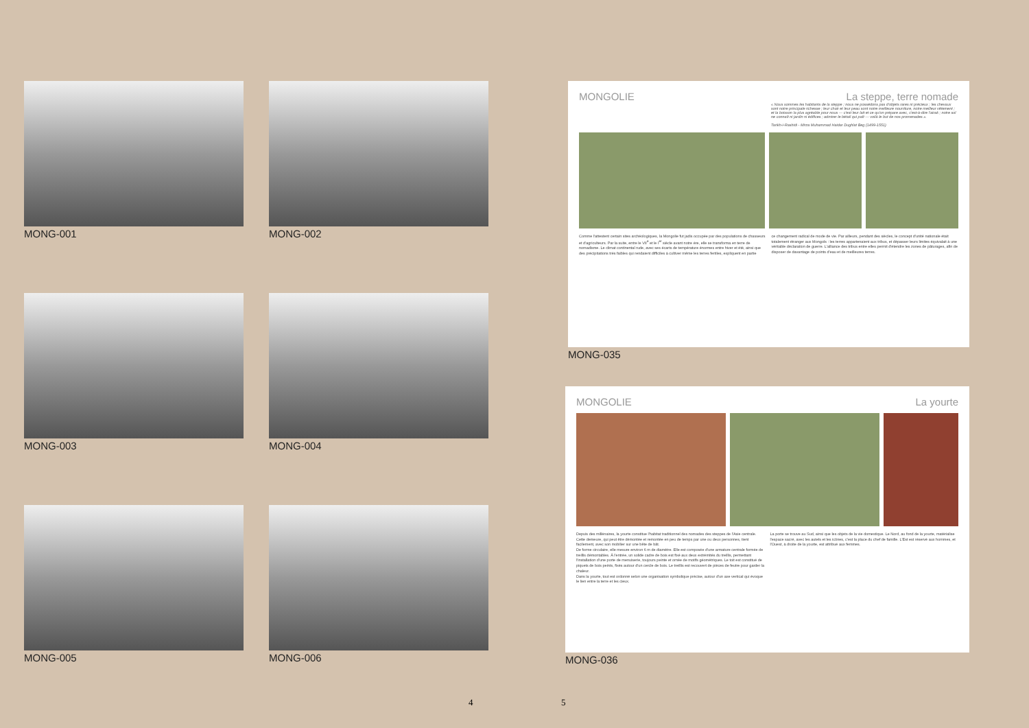MONG-001
MONG-002
MONG-003
MONG-004
MONG-005
MONG-006
MONGOLIE La steppe, terre nomade
« Nous sommes les habitants de la steppe ; nous ne possédons pas d'objets rares ni précieux ; les chevaux sont notre principale richesse ; leur chair et leur peau sont notre meilleure nourriture, notre meilleur vêtement ; et la boisson la plus agréable pour nous — c'est leur lait et ce qu'on prépare avec, c'est-à-dire l'airak ; notre sol ne connaît ni jardin ni édifices ; admirer le bétail qui paît — voilà le but de nos promenades ».
Tarikh-i-Rashidi - Mirza Muhammad Haidar Dughlat Beg (1499-1551)
Comme l'attestent certain sites archéologiques, la Mongolie fut jadis occupée par des populations de chasseurs et d'agriculteurs. Par la suite, entre le VII<sup>e</sup> et le I<sup>er</sup> siècle avant notre ère, elle se transforma en terre de nomadisme. Le climat continental rude, avec ses écarts de température énormes entre hiver et été, ainsi que des précipitations très faibles qui rendaient difficiles à cultiver même les terres fertiles, expliquent en partie
ce changement radical de mode de vie. Par ailleurs, pendant des siècles, le concept d'unité nationale était totalement étranger aux Mongols : les terres appartenaient aux tribus, et dépasser leurs limites équivalait à une véritable déclaration de guerre. L'alliance des tribus entre elles permit d'étendre les zones de pâturages, afin de disposer de davantage de points d'eau et de meilleures terres.
MONG-035
MONGOLIE La yourte
Depuis des millénaires, la yourte constitue l'habitat traditionnel des nomades des steppes de l'Asie centrale. Cette demeure, qui peut être démontée et remontée en peu de temps par une ou deux personnes, tient facilement, avec son mobilier sur une bête de bât.
De forme circulaire, elle mesure environ 6 m de diamètre. Elle est composée d'une armature centrale formée de treillis démontables. À l'entrée, un solide cadre de bois est fixé aux deux extrémités du treillis, permettant l'installation d'une porte de menuiserie, toujours peinte et ornée de motifs géométriques. Le toit est constitué de piquets de bois peints, fixés autour d'un cercle de bois. Le treillis est recouvert de pièces de feutre pour garder la chaleur.
Dans la yourte, tout est ordonné selon une organisation symbolique précise, autour d'un axe vertical qui évoque le lien entre la terre et les cieux.
La porte se trouve au Sud, ainsi que les objets de la vie domestique. Le Nord, au fond de la yourte, matérialise l'espace sacré, avec les autels et les icônes, c'est la place du chef de famille. L'Est est réservé aux hommes, et l'Ouest, à droite de la yourte, est attribué aux femmes.
MONG-036
4 5